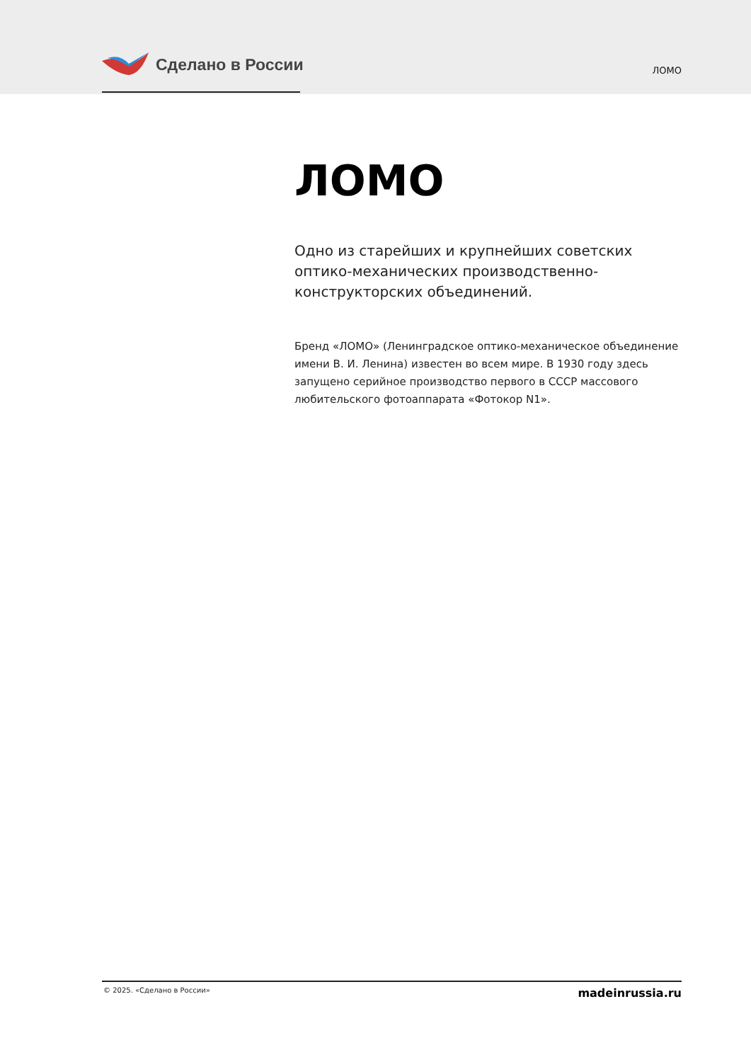Сделано в России ЛОМО
ЛОМО
Одно из старейших и крупнейших советских оптико-механических производственно-конструкторских объединений.
Бренд «ЛОМО» (Ленинградское оптико-механическое объединение имени В. И. Ленина) известен во всем мире. В 1930 году здесь запущено серийное производство первого в СССР массового любительского фотоаппарата «Фотокор N1».
© 2025. «Сделано в России» madeinrussia.ru